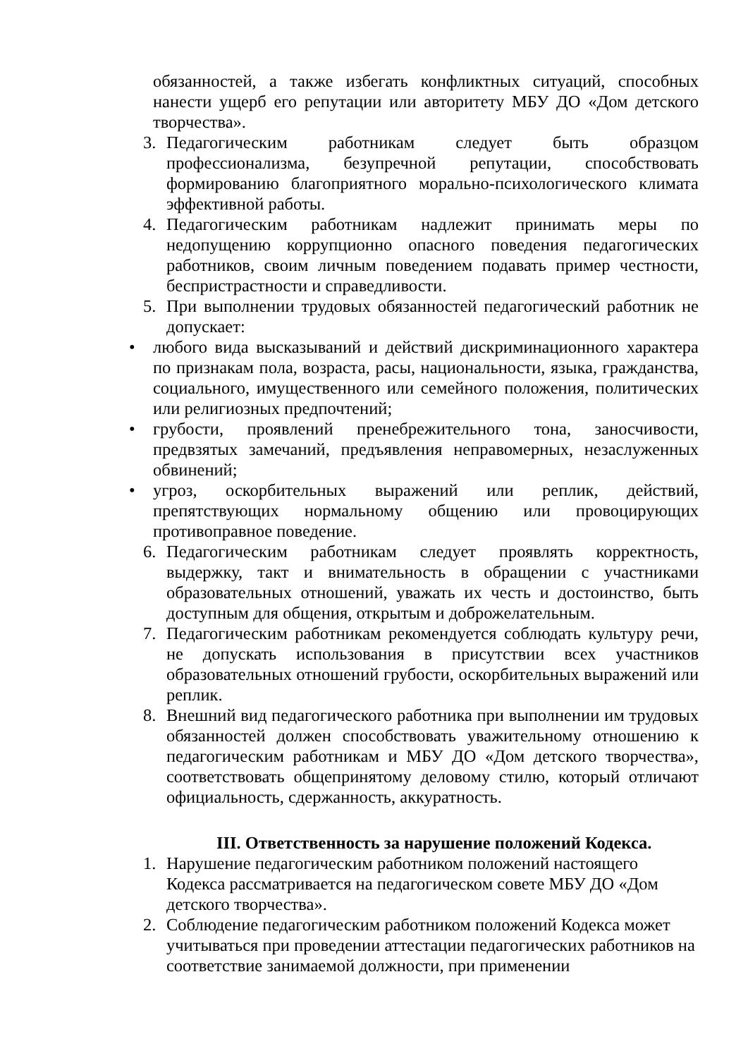обязанностей, а также избегать конфликтных ситуаций, способных нанести ущерб его репутации или авторитету МБУ ДО «Дом детского творчества».
3. Педагогическим работникам следует быть образцом профессионализма, безупречной репутации, способствовать формированию благоприятного морально-психологического климата эффективной работы.
4. Педагогическим работникам надлежит принимать меры по недопущению коррупционно опасного поведения педагогических работников, своим личным поведением подавать пример честности, беспристрастности и справедливости.
5. При выполнении трудовых обязанностей педагогический работник не допускает:
• любого вида высказываний и действий дискриминационного характера по признакам пола, возраста, расы, национальности, языка, гражданства, социального, имущественного или семейного положения, политических или религиозных предпочтений;
• грубости, проявлений пренебрежительного тона, заносчивости, предвзятых замечаний, предъявления неправомерных, незаслуженных обвинений;
• угроз, оскорбительных выражений или реплик, действий, препятствующих нормальному общению или провоцирующих противоправное поведение.
6. Педагогическим работникам следует проявлять корректность, выдержку, такт и внимательность в обращении с участниками образовательных отношений, уважать их честь и достоинство, быть доступным для общения, открытым и доброжелательным.
7. Педагогическим работникам рекомендуется соблюдать культуру речи, не допускать использования в присутствии всех участников образовательных отношений грубости, оскорбительных выражений или реплик.
8. Внешний вид педагогического работника при выполнении им трудовых обязанностей должен способствовать уважительному отношению к педагогическим работникам и МБУ ДО «Дом детского творчества», соответствовать общепринятому деловому стилю, который отличают официальность, сдержанность, аккуратность.
III. Ответственность за нарушение положений Кодекса.
1. Нарушение педагогическим работником положений настоящего Кодекса рассматривается на педагогическом совете МБУ ДО «Дом детского творчества».
2. Соблюдение педагогическим работником положений Кодекса может учитываться при проведении аттестации педагогических работников на соответствие занимаемой должности, при применении